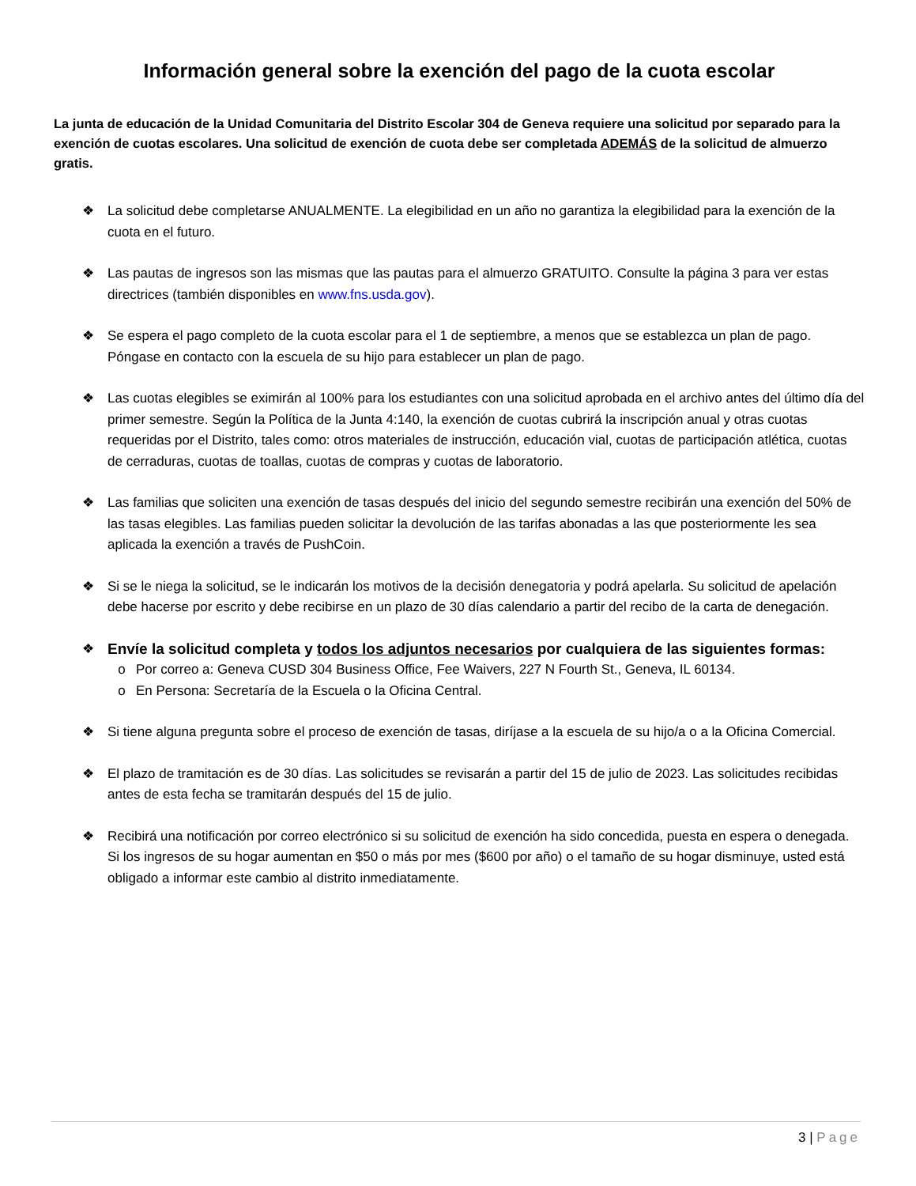Información general sobre la exención del pago de la cuota escolar
La junta de educación de la Unidad Comunitaria del Distrito Escolar 304 de Geneva requiere una solicitud por separado para la exención de cuotas escolares. Una solicitud de exención de cuota debe ser completada ADEMÁS de la solicitud de almuerzo gratis.
❖ La solicitud debe completarse ANUALMENTE. La elegibilidad en un año no garantiza la elegibilidad para la exención de la cuota en el futuro.
❖ Las pautas de ingresos son las mismas que las pautas para el almuerzo GRATUITO. Consulte la página 3 para ver estas directrices (también disponibles en www.fns.usda.gov).
❖ Se espera el pago completo de la cuota escolar para el 1 de septiembre, a menos que se establezca un plan de pago. Póngase en contacto con la escuela de su hijo para establecer un plan de pago.
❖ Las cuotas elegibles se eximirán al 100% para los estudiantes con una solicitud aprobada en el archivo antes del último día del primer semestre. Según la Política de la Junta 4:140, la exención de cuotas cubrirá la inscripción anual y otras cuotas requeridas por el Distrito, tales como: otros materiales de instrucción, educación vial, cuotas de participación atlética, cuotas de cerraduras, cuotas de toallas, cuotas de compras y cuotas de laboratorio.
❖ Las familias que soliciten una exención de tasas después del inicio del segundo semestre recibirán una exención del 50% de las tasas elegibles. Las familias pueden solicitar la devolución de las tarifas abonadas a las que posteriormente les sea aplicada la exención a través de PushCoin.
❖ Si se le niega la solicitud, se le indicarán los motivos de la decisión denegatoria y podrá apelarla. Su solicitud de apelación debe hacerse por escrito y debe recibirse en un plazo de 30 días calendario a partir del recibo de la carta de denegación.
❖ Envíe la solicitud completa y todos los adjuntos necesarios por cualquiera de las siguientes formas:
o Por correo a: Geneva CUSD 304 Business Office, Fee Waivers, 227 N Fourth St., Geneva, IL 60134.
o En Persona: Secretaría de la Escuela o la Oficina Central.
❖ Si tiene alguna pregunta sobre el proceso de exención de tasas, diríjase a la escuela de su hijo/a o a la Oficina Comercial.
❖ El plazo de tramitación es de 30 días. Las solicitudes se revisarán a partir del 15 de julio de 2023. Las solicitudes recibidas antes de esta fecha se tramitarán después del 15 de julio.
❖ Recibirá una notificación por correo electrónico si su solicitud de exención ha sido concedida, puesta en espera o denegada. Si los ingresos de su hogar aumentan en $50 o más por mes ($600 por año) o el tamaño de su hogar disminuye, usted está obligado a informar este cambio al distrito inmediatamente.
3 | Page